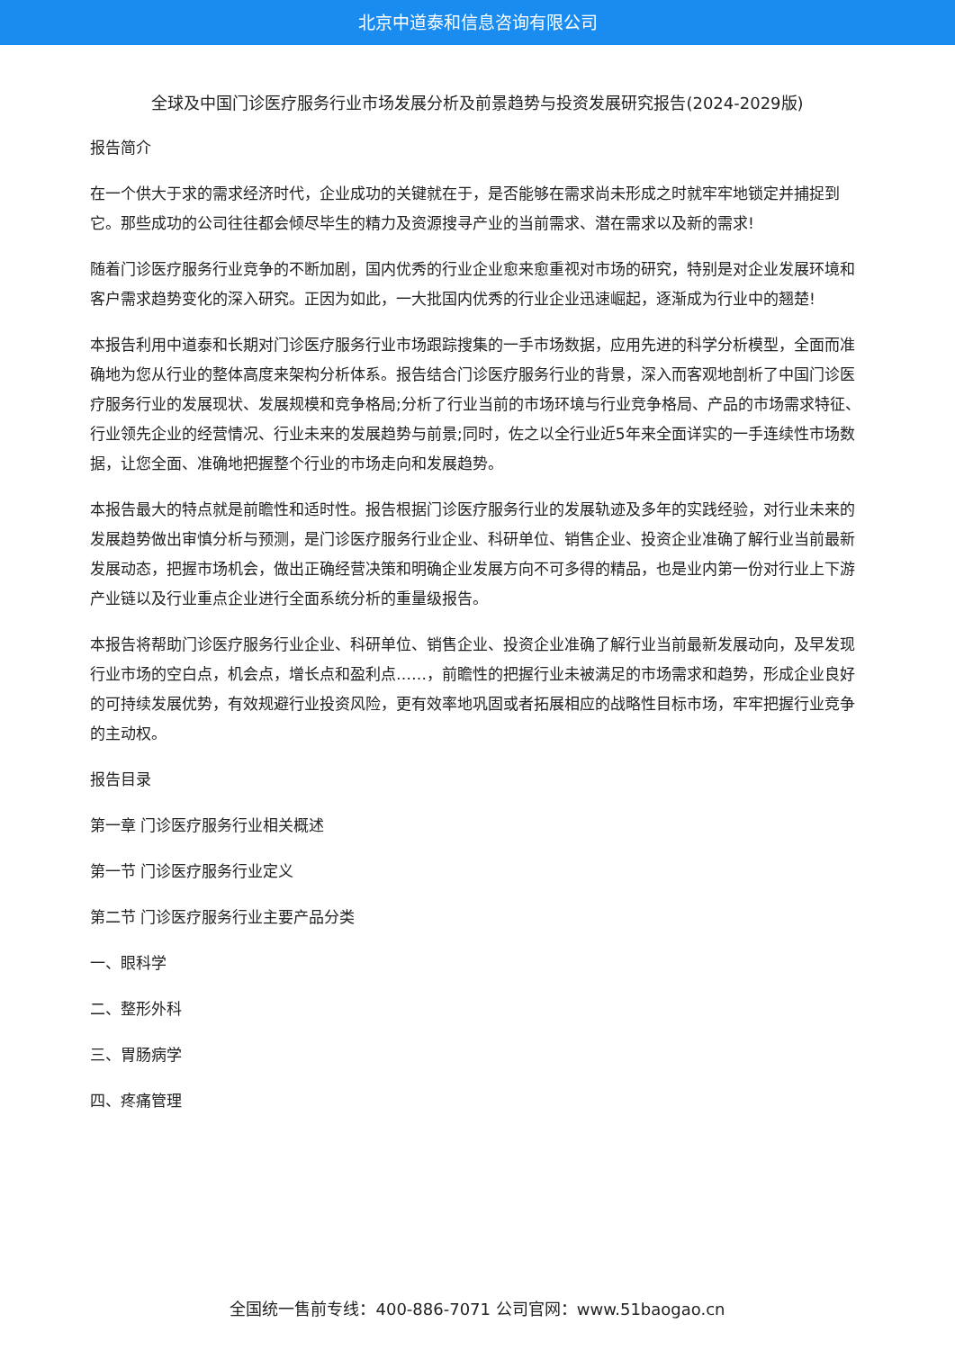北京中道泰和信息咨询有限公司
全球及中国门诊医疗服务行业市场发展分析及前景趋势与投资发展研究报告(2024-2029版)
报告简介
在一个供大于求的需求经济时代，企业成功的关键就在于，是否能够在需求尚未形成之时就牢牢地锁定并捕捉到它。那些成功的公司往往都会倾尽毕生的精力及资源搜寻产业的当前需求、潜在需求以及新的需求!
随着门诊医疗服务行业竞争的不断加剧，国内优秀的行业企业愈来愈重视对市场的研究，特别是对企业发展环境和客户需求趋势变化的深入研究。正因为如此，一大批国内优秀的行业企业迅速崛起，逐渐成为行业中的翘楚!
本报告利用中道泰和长期对门诊医疗服务行业市场跟踪搜集的一手市场数据，应用先进的科学分析模型，全面而准确地为您从行业的整体高度来架构分析体系。报告结合门诊医疗服务行业的背景，深入而客观地剖析了中国门诊医疗服务行业的发展现状、发展规模和竞争格局;分析了行业当前的市场环境与行业竞争格局、产品的市场需求特征、行业领先企业的经营情况、行业未来的发展趋势与前景;同时，佐之以全行业近5年来全面详实的一手连续性市场数据，让您全面、准确地把握整个行业的市场走向和发展趋势。
本报告最大的特点就是前瞻性和适时性。报告根据门诊医疗服务行业的发展轨迹及多年的实践经验，对行业未来的发展趋势做出审慎分析与预测，是门诊医疗服务行业企业、科研单位、销售企业、投资企业准确了解行业当前最新发展动态，把握市场机会，做出正确经营决策和明确企业发展方向不可多得的精品，也是业内第一份对行业上下游产业链以及行业重点企业进行全面系统分析的重量级报告。
本报告将帮助门诊医疗服务行业企业、科研单位、销售企业、投资企业准确了解行业当前最新发展动向，及早发现行业市场的空白点，机会点，增长点和盈利点……，前瞻性的把握行业未被满足的市场需求和趋势，形成企业良好的可持续发展优势，有效规避行业投资风险，更有效率地巩固或者拓展相应的战略性目标市场，牢牢把握行业竞争的主动权。
报告目录
第一章 门诊医疗服务行业相关概述
第一节 门诊医疗服务行业定义
第二节 门诊医疗服务行业主要产品分类
一、眼科学
二、整形外科
三、胃肠病学
四、疼痛管理
全国统一售前专线：400-886-7071 公司官网：www.51baogao.cn